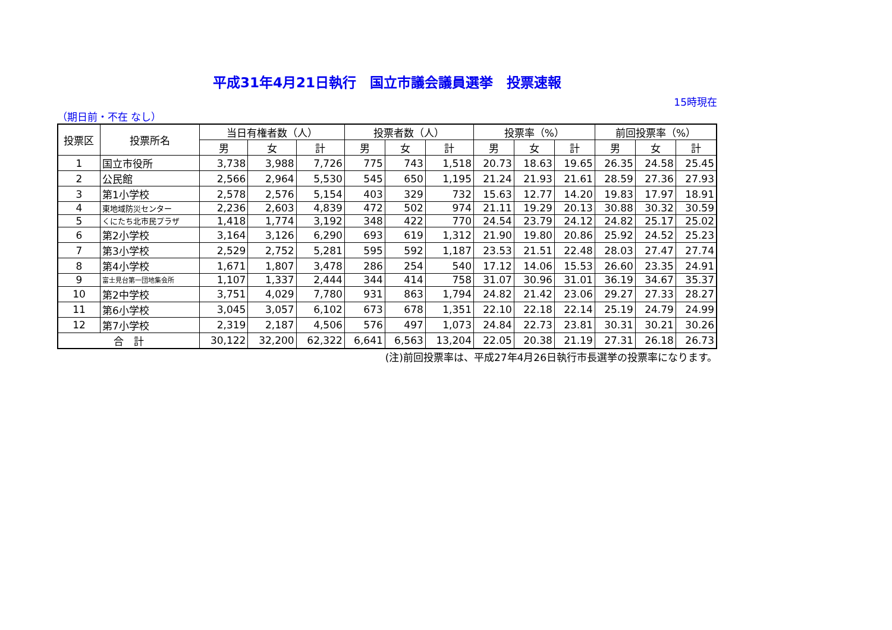平成31年4月21日執行　国立市議会議員選挙　投票速報
15時現在
（期日前・不在 なし）
| 投票区 | 投票所名 | 当日有権者数（人） | | | 投票者数（人） | | | 投票率（%） | | | 前回投票率（%） | | |
| --- | --- | --- | --- | --- | --- | --- | --- | --- | --- | --- | --- | --- | --- |
| | | 男 | 女 | 計 | 男 | 女 | 計 | 男 | 女 | 計 | 男 | 女 | 計 |
| 1 | 国立市役所 | 3,738 | 3,988 | 7,726 | 775 | 743 | 1,518 | 20.73 | 18.63 | 19.65 | 26.35 | 24.58 | 25.45 |
| 2 | 公民館 | 2,566 | 2,964 | 5,530 | 545 | 650 | 1,195 | 21.24 | 21.93 | 21.61 | 28.59 | 27.36 | 27.93 |
| 3 | 第1小学校 | 2,578 | 2,576 | 5,154 | 403 | 329 | 732 | 15.63 | 12.77 | 14.20 | 19.83 | 17.97 | 18.91 |
| 4 | 東地域防災センター | 2,236 | 2,603 | 4,839 | 472 | 502 | 974 | 21.11 | 19.29 | 20.13 | 30.88 | 30.32 | 30.59 |
| 5 | くにたち北市民プラザ | 1,418 | 1,774 | 3,192 | 348 | 422 | 770 | 24.54 | 23.79 | 24.12 | 24.82 | 25.17 | 25.02 |
| 6 | 第2小学校 | 3,164 | 3,126 | 6,290 | 693 | 619 | 1,312 | 21.90 | 19.80 | 20.86 | 25.92 | 24.52 | 25.23 |
| 7 | 第3小学校 | 2,529 | 2,752 | 5,281 | 595 | 592 | 1,187 | 23.53 | 21.51 | 22.48 | 28.03 | 27.47 | 27.74 |
| 8 | 第4小学校 | 1,671 | 1,807 | 3,478 | 286 | 254 | 540 | 17.12 | 14.06 | 15.53 | 26.60 | 23.35 | 24.91 |
| 9 | 富士見台第一団地集会所 | 1,107 | 1,337 | 2,444 | 344 | 414 | 758 | 31.07 | 30.96 | 31.01 | 36.19 | 34.67 | 35.37 |
| 10 | 第2中学校 | 3,751 | 4,029 | 7,780 | 931 | 863 | 1,794 | 24.82 | 21.42 | 23.06 | 29.27 | 27.33 | 28.27 |
| 11 | 第6小学校 | 3,045 | 3,057 | 6,102 | 673 | 678 | 1,351 | 22.10 | 22.18 | 22.14 | 25.19 | 24.79 | 24.99 |
| 12 | 第7小学校 | 2,319 | 2,187 | 4,506 | 576 | 497 | 1,073 | 24.84 | 22.73 | 23.81 | 30.31 | 30.21 | 30.26 |
| 合 計 | | 30,122 | 32,200 | 62,322 | 6,641 | 6,563 | 13,204 | 22.05 | 20.38 | 21.19 | 27.31 | 26.18 | 26.73 |
(注)前回投票率は、平成27年4月26日執行市長選挙の投票率になります。